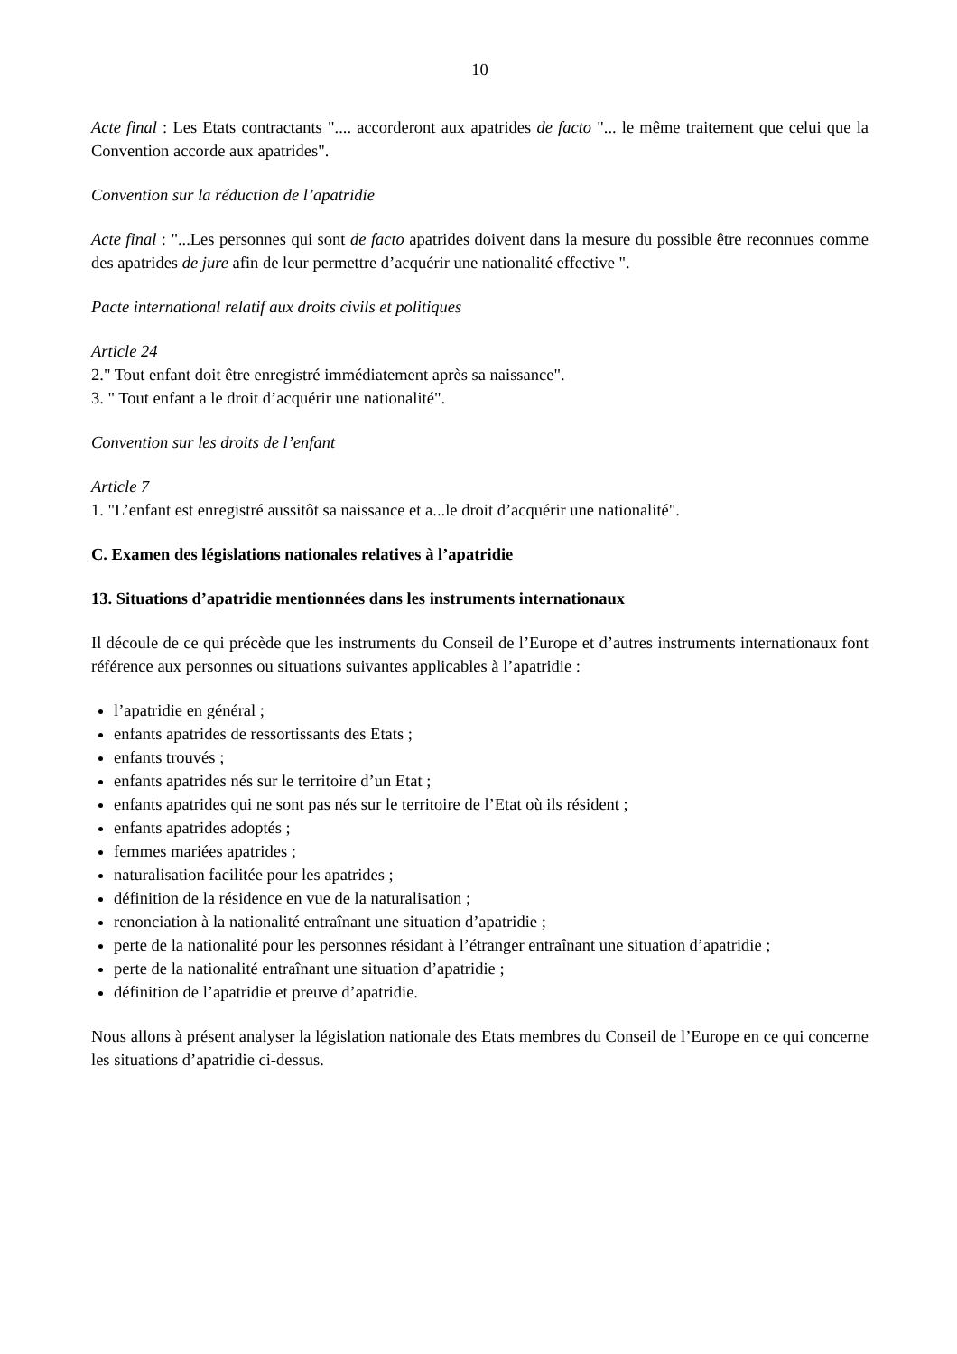10
Acte final : Les Etats contractants ".... accorderont aux apatrides de facto "... le même traitement que celui que la Convention accorde aux apatrides".
Convention sur la réduction de l’apatridie
Acte final : "...Les personnes qui sont de facto apatrides doivent dans la mesure du possible être reconnues comme des apatrides de jure afin de leur permettre d’acquérir une nationalité effective ".
Pacte international relatif aux droits civils et politiques
Article 24
2." Tout enfant doit être enregistré immédiatement après sa naissance".
3. " Tout enfant a le droit d’acquérir une nationalité".
Convention sur les droits de l’enfant
Article 7
1. "L’enfant est enregistré aussitôt sa naissance et a...le droit d’acquérir une nationalité".
C. Examen des législations nationales relatives à l’apatridie
13. Situations d’apatridie mentionnées dans les instruments internationaux
Il découle de ce qui précède que les instruments du Conseil de l’Europe et d’autres instruments internationaux font référence aux personnes ou situations suivantes applicables à l’apatridie :
l’apatridie en général ;
enfants apatrides de ressortissants des Etats ;
enfants trouvés ;
enfants apatrides nés sur le territoire d’un Etat ;
enfants apatrides qui ne sont pas nés sur le territoire de l’Etat où ils résident ;
enfants apatrides adoptés ;
femmes mariées apatrides ;
naturalisation facilitée pour les apatrides ;
définition de la résidence en vue de la naturalisation ;
renonciation à la nationalité entraînant une situation d’apatridie ;
perte de la nationalité pour les personnes résidant à l’étranger entraînant une situation d’apatridie ;
perte de la nationalité entraînant une situation d’apatridie ;
définition de l’apatridie et preuve d’apatridie.
Nous allons à présent analyser la législation nationale des Etats membres du Conseil de l’Europe en ce qui concerne les situations d’apatridie ci-dessus.